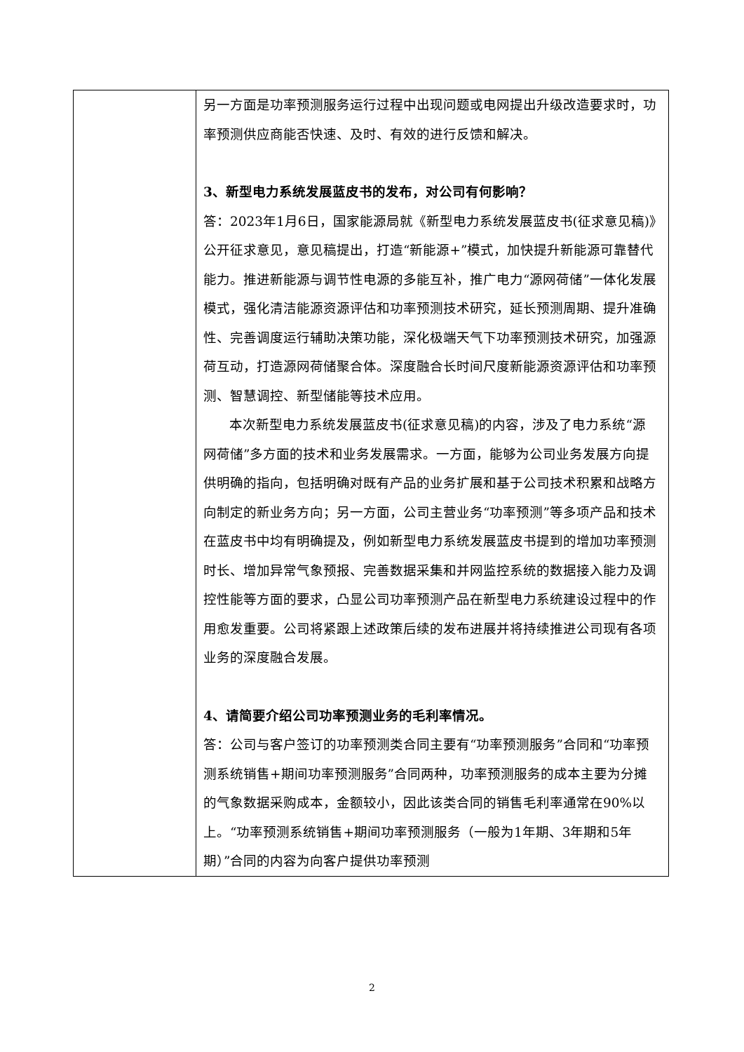| | 另一方面是功率预测服务运行过程中出现问题或电网提出升级改造要求时，功率预测供应商能否快速、及时、有效的进行反馈和解决。 3、新型电力系统发展蓝皮书的发布，对公司有何影响？ 答：2023年1月6日，国家能源局就《新型电力系统发展蓝皮书(征求意见稿)》公开征求意见，意见稿提出，打造“新能源+”模式，加快提升新能源可靠替代能力。推进新能源与调节性电源的多能互补，推广电力“源网荷储”一体化发展模式，强化清洁能源资源评估和功率预测技术研究，延长预测周期、提升准确性、完善调度运行辅助决策功能，深化极端天气下功率预测技术研究，加强源荷互动，打造源网荷储聚合体。深度融合长时间尺度新能源资源评估和功率预测、智慧调控、新型储能等技术应用。 本次新型电力系统发展蓝皮书(征求意见稿)的内容，涉及了电力系统“源网荷储”多方面的技术和业务发展需求。一方面，能够为公司业务发展方向提供明确的指向，包括明确对既有产品的业务扩展和基于公司技术积累和战略方向制定的新业务方向；另一方面，公司主营业务“功率预测”等多项产品和技术在蓝皮书中均有明确提及，例如新型电力系统发展蓝皮书提到的增加功率预测时长、增加异常气象预报、完善数据采集和并网监控系统的数据接入能力及调控性能等方面的要求，凸显公司功率预测产品在新型电力系统建设过程中的作用愈发重要。公司将紧跟上述政策后续的发布进展并将持续推进公司现有各项业务的深度融合发展。 4、请简要介绍公司功率预测业务的毛利率情况。 答：公司与客户签订的功率预测类合同主要有“功率预测服务”合同和“功率预测系统销售+期间功率预测服务”合同两种，功率预测服务的成本主要为分摊的气象数据采购成本，金额较小，因此该类合同的销售毛利率通常在90%以上。“功率预测系统销售+期间功率预测服务（一般为1年期、3年期和5年期）”合同的内容为向客户提供功率预测 |
2